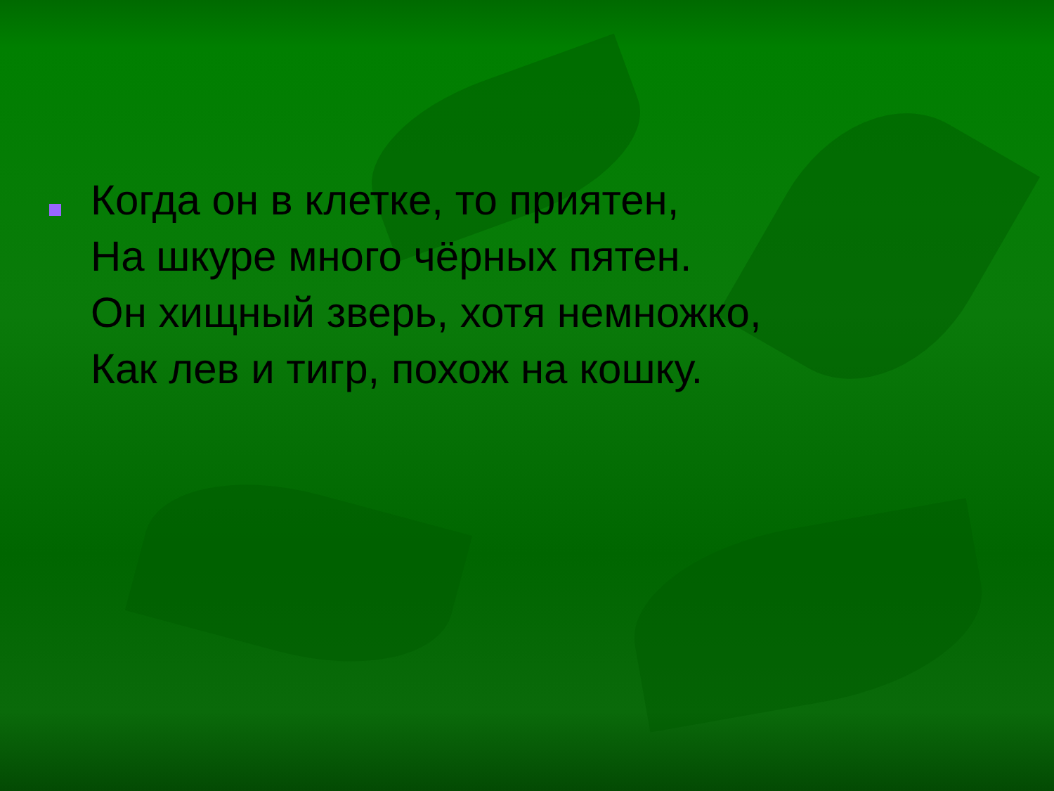Когда он в клетке, то приятен,
На шкуре много чёрных пятен.
Он хищный зверь, хотя немножко,
Как лев и тигр, похож на кошку.